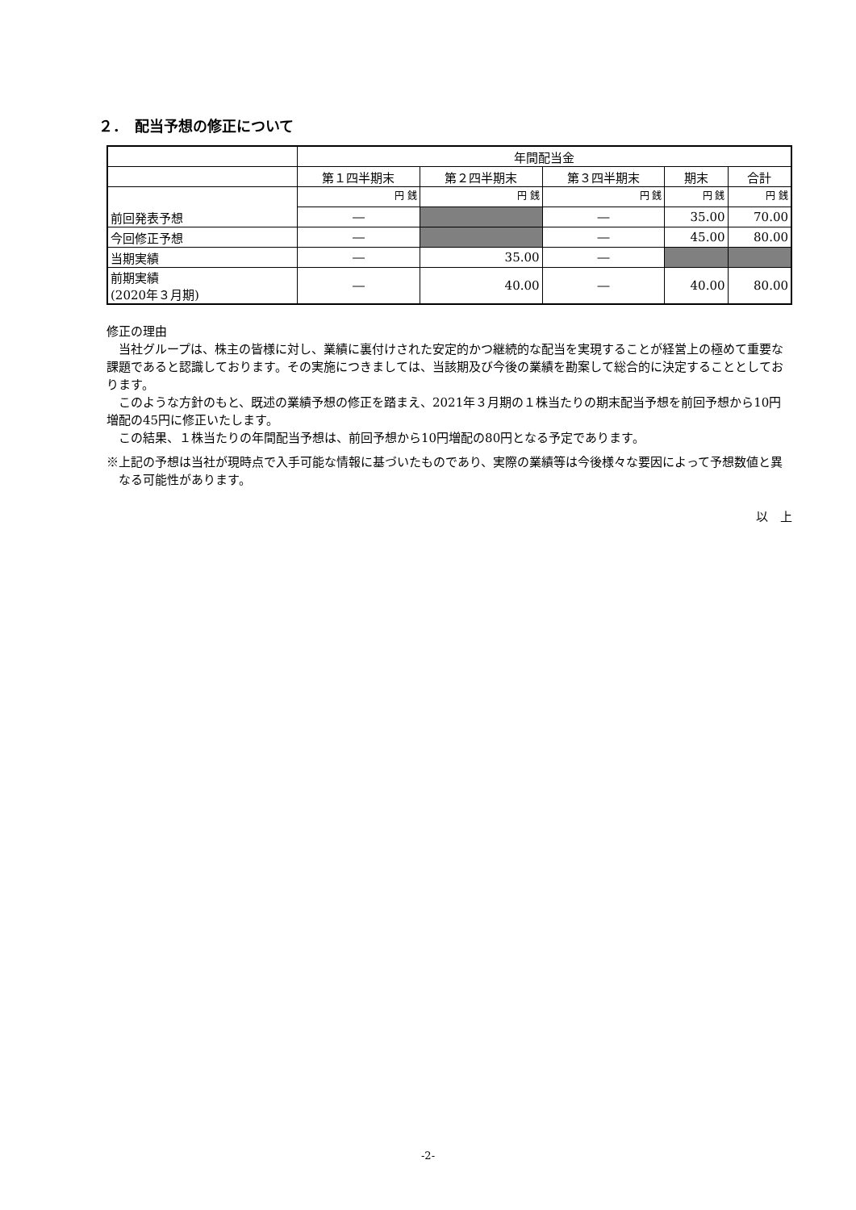２．　配当予想の修正について
| | 年間配当金 | | | | |
| | 第１四半期末 | 第２四半期末 | 第３四半期末 | 期末 | 合計 |
| 前回発表予想 | 円 銭 | 円 銭 | 円 銭 | 円 銭 | 円 銭 |
| | ― | | ― | 35.00 | 70.00 |
| 今回修正予想 | ― | | ― | 45.00 | 80.00 |
| 当期実績 | ― | 35.00 | ― | | |
| 前期実績 (2020年３月期) | ― | 40.00 | ― | 40.00 | 80.00 |
修正の理由
当社グループは、株主の皆様に対し、業績に裏付けされた安定的かつ継続的な配当を実現することが経営上の極めて重要な課題であると認識しております。その実施につきましては、当該期及び今後の業績を勘案して総合的に決定することとしております。
このような方針のもと、既述の業績予想の修正を踏まえ、2021年３月期の１株当たりの期末配当予想を前回予想から10円増配の45円に修正いたします。
この結果、１株当たりの年間配当予想は、前回予想から10円増配の80円となる予定であります。
※上記の予想は当社が現時点で入手可能な情報に基づいたものであり、実際の業績等は今後様々な要因によって予想数値と異なる可能性があります。
以　上
-2-